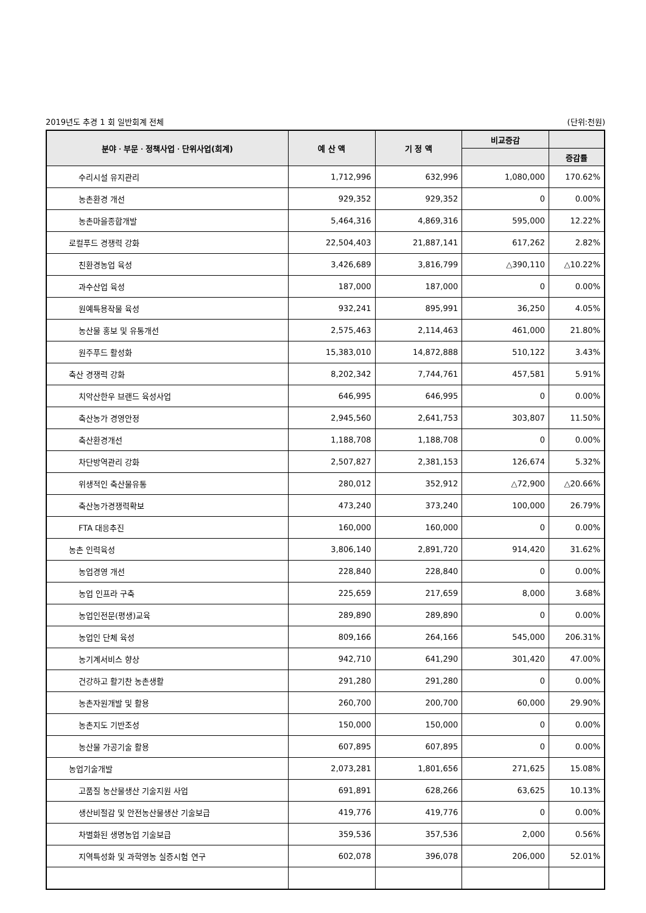2019년도 추경 1 회 일반회계 전체 (단위:천원)
| 분야ㆍ부문ㆍ정책사업ㆍ단위사업(회계) | 예 산 액 | 기 정 액 | 비교증감 | |
| --- | --- | --- | --- | --- |
| | | | | 증감률 |
| 수리시설 유지관리 | 1,712,996 | 632,996 | 1,080,000 | 170.62% |
| 농촌환경 개선 | 929,352 | 929,352 | 0 | 0.00% |
| 농촌마을종합개발 | 5,464,316 | 4,869,316 | 595,000 | 12.22% |
| 로컬푸드 경쟁력 강화 | 22,504,403 | 21,887,141 | 617,262 | 2.82% |
| 친환경농업 육성 | 3,426,689 | 3,816,799 | △390,110 | △10.22% |
| 과수산업 육성 | 187,000 | 187,000 | 0 | 0.00% |
| 원예특용작물 육성 | 932,241 | 895,991 | 36,250 | 4.05% |
| 농산물 홍보 및 유통개선 | 2,575,463 | 2,114,463 | 461,000 | 21.80% |
| 원주푸드 활성화 | 15,383,010 | 14,872,888 | 510,122 | 3.43% |
| 축산 경쟁력 강화 | 8,202,342 | 7,744,761 | 457,581 | 5.91% |
| 치악산한우 브랜드 육성사업 | 646,995 | 646,995 | 0 | 0.00% |
| 축산농가 경영안정 | 2,945,560 | 2,641,753 | 303,807 | 11.50% |
| 축산환경개선 | 1,188,708 | 1,188,708 | 0 | 0.00% |
| 차단방역관리 강화 | 2,507,827 | 2,381,153 | 126,674 | 5.32% |
| 위생적인 축산물유통 | 280,012 | 352,912 | △72,900 | △20.66% |
| 축산농가경쟁력확보 | 473,240 | 373,240 | 100,000 | 26.79% |
| FTA 대응추진 | 160,000 | 160,000 | 0 | 0.00% |
| 농촌 인력육성 | 3,806,140 | 2,891,720 | 914,420 | 31.62% |
| 농업경영 개선 | 228,840 | 228,840 | 0 | 0.00% |
| 농업 인프라 구축 | 225,659 | 217,659 | 8,000 | 3.68% |
| 농업인전문(평생)교육 | 289,890 | 289,890 | 0 | 0.00% |
| 농업인 단체 육성 | 809,166 | 264,166 | 545,000 | 206.31% |
| 농기계서비스 향상 | 942,710 | 641,290 | 301,420 | 47.00% |
| 건강하고 활기찬 농촌생활 | 291,280 | 291,280 | 0 | 0.00% |
| 농촌자원개발 및 활용 | 260,700 | 200,700 | 60,000 | 29.90% |
| 농촌지도 기반조성 | 150,000 | 150,000 | 0 | 0.00% |
| 농산물 가공기술 활용 | 607,895 | 607,895 | 0 | 0.00% |
| 농업기술개발 | 2,073,281 | 1,801,656 | 271,625 | 15.08% |
| 고품질 농산물생산 기술지원 사업 | 691,891 | 628,266 | 63,625 | 10.13% |
| 생산비절감 및 안전농산물생산 기술보급 | 419,776 | 419,776 | 0 | 0.00% |
| 차별화된 생명농업 기술보급 | 359,536 | 357,536 | 2,000 | 0.56% |
| 지역특성화 및 과학영농 실증시험 연구 | 602,078 | 396,078 | 206,000 | 52.01% |